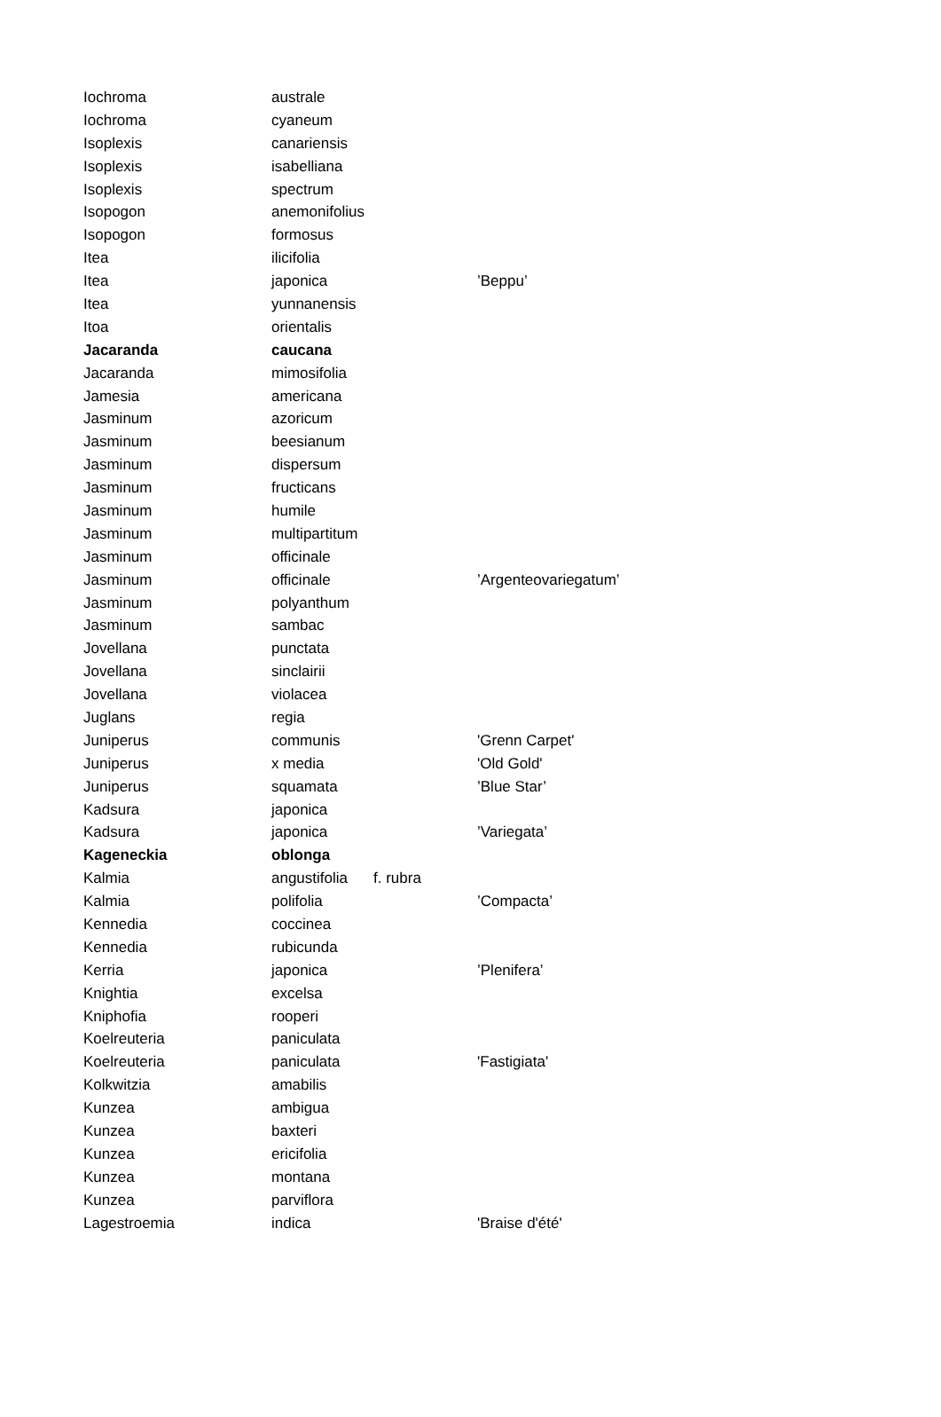| Iochroma | australe | | |
| Iochroma | cyaneum | | |
| Isoplexis | canariensis | | |
| Isoplexis | isabelliana | | |
| Isoplexis | spectrum | | |
| Isopogon | anemonifolius | | |
| Isopogon | formosus | | |
| Itea | ilicifolia | | |
| Itea | japonica | | ’Beppu’ |
| Itea | yunnanensis | | |
| Itoa | orientalis | | |
| Jacaranda | caucana | | |
| Jacaranda | mimosifolia | | |
| Jamesia | americana | | |
| Jasminum | azoricum | | |
| Jasminum | beesianum | | |
| Jasminum | dispersum | | |
| Jasminum | fructicans | | |
| Jasminum | humile | | |
| Jasminum | multipartitum | | |
| Jasminum | officinale | | |
| Jasminum | officinale | | ’Argenteovariegatum’ |
| Jasminum | polyanthum | | |
| Jasminum | sambac | | |
| Jovellana | punctata | | |
| Jovellana | sinclairii | | |
| Jovellana | violacea | | |
| Juglans | regia | | |
| Juniperus | communis | | 'Grenn Carpet' |
| Juniperus | x media | | 'Old Gold' |
| Juniperus | squamata | | ’Blue Star’ |
| Kadsura | japonica | | |
| Kadsura | japonica | | ’Variegata’ |
| Kageneckia | oblonga | | |
| Kalmia | angustifolia | f. rubra | |
| Kalmia | polifolia | | ’Compacta’ |
| Kennedia | coccinea | | |
| Kennedia | rubicunda | | |
| Kerria | japonica | | ’Plenifera’ |
| Knightia | excelsa | | |
| Kniphofia | rooperi | | |
| Koelreuteria | paniculata | | |
| Koelreuteria | paniculata | | 'Fastigiata' |
| Kolkwitzia | amabilis | | |
| Kunzea | ambigua | | |
| Kunzea | baxteri | | |
| Kunzea | ericifolia | | |
| Kunzea | montana | | |
| Kunzea | parviflora | | |
| Lagestroemia | indica | | 'Braise d'été' |